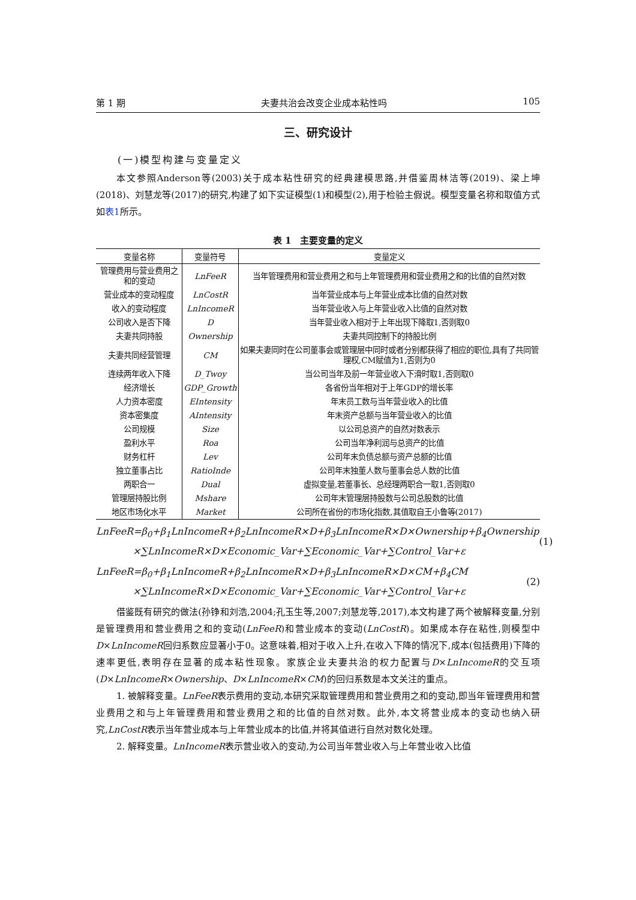第 1 期 夫妻共治会改变企业成本粘性吗 105
三、研究设计
(一)模型构建与变量定义
本文参照Anderson等(2003)关于成本粘性研究的经典建模思路,并借鉴周林洁等(2019)、梁上坤(2018)、刘慧龙等(2017)的研究,构建了如下实证模型(1)和模型(2),用于检验主假说。模型变量名称和取值方式如表1所示。
表 1　主要变量的定义
| 变量名称 | 变量符号 | 变量定义 |
| --- | --- | --- |
| 管理费用与营业费用之和的变动 | LnFeeR | 当年管理费用和营业费用之和与上年管理费用和营业费用之和的比值的自然对数 |
| 营业成本的变动程度 | LnCostR | 当年营业成本与上年营业成本比值的自然对数 |
| 收入的变动程度 | LnIncomeR | 当年营业收入与上年营业收入比值的自然对数 |
| 公司收入是否下降 | D | 当年营业收入相对于上年出现下降取1,否则取0 |
| 夫妻共同持股 | Ownership | 夫妻共同控制下的持股比例 |
| 夫妻共同经营管理 | CM | 如果夫妻同时在公司董事会或管理层中同时或者分别都获得了相应的职位,具有了共同管理权,CM赋值为1,否则为0 |
| 连续两年收入下降 | D_Twoy | 当公司当年及前一年营业收入下滑时取1,否则取0 |
| 经济增长 | GDP_Growth | 各省份当年相对于上年GDP的增长率 |
| 人力资本密度 | EIntensity | 年末员工数与当年营业收入的比值 |
| 资本密集度 | AIntensity | 年末资产总额与当年营业收入的比值 |
| 公司规模 | Size | 以公司总资产的自然对数表示 |
| 盈利水平 | Roa | 公司当年净利润与总资产的比值 |
| 财务杠杆 | Lev | 公司年末负债总额与资产总额的比值 |
| 独立董事占比 | RatioInde | 公司年末独董人数与董事会总人数的比值 |
| 两职合一 | Dual | 虚拟变量,若董事长、总经理两职合一取1,否则取0 |
| 管理层持股比例 | Mshare | 公司年末管理层持股数与公司总股数的比值 |
| 地区市场化水平 | Market | 公司所在省份的市场化指数,其值取自王小鲁等(2017) |
LnFeeR=β<sub>0</sub>+β<sub>1</sub>LnIncomeR+β<sub>2</sub>LnIncomeR×D+β<sub>3</sub>LnIncomeR×D×Ownership+β<sub>4</sub>Ownership
×∑LnIncomeR×D×Economic_Var+∑Economic_Var+∑Control_Var+ε
(1)
LnFeeR=β<sub>0</sub>+β<sub>1</sub>LnIncomeR+β<sub>2</sub>LnIncomeR×D+β<sub>3</sub>LnIncomeR×D×CM+β<sub>4</sub>CM
×∑LnIncomeR×D×Economic_Var+∑Economic_Var+∑Control_Var+ε
(2)
借鉴既有研究的做法(孙铮和刘浩,2004;孔玉生等,2007;刘慧龙等,2017),本文构建了两个被解释变量,分别是管理费用和营业费用之和的变动(LnFeeR)和营业成本的变动(LnCostR)。如果成本存在粘性,则模型中D×LnIncomeR回归系数应显著小于0。这意味着,相对于收入上升,在收入下降的情况下,成本(包括费用)下降的速率更低,表明存在显著的成本粘性现象。家族企业夫妻共治的权力配置与D×LnIncomeR的交互项(D×LnIncomeR×Ownership、D×LnIncomeR×CM)的回归系数是本文关注的重点。
1. 被解释变量。LnFeeR表示费用的变动,本研究采取管理费用和营业费用之和的变动,即当年管理费用和营业费用之和与上年管理费用和营业费用之和的比值的自然对数。此外,本文将营业成本的变动也纳入研究,LnCostR表示当年营业成本与上年营业成本的比值,并将其值进行自然对数化处理。
2. 解释变量。LnIncomeR表示营业收入的变动,为公司当年营业收入与上年营业收入比值